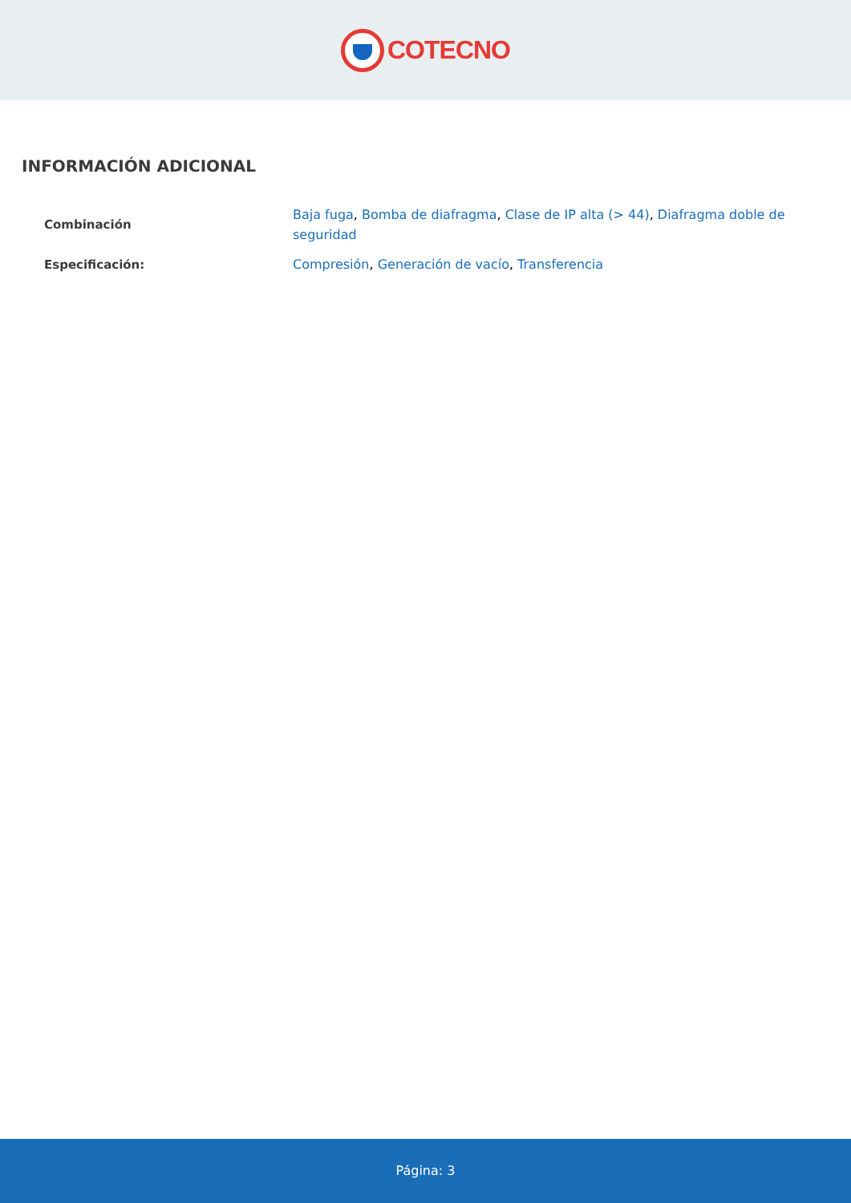COTECNO
INFORMACIÓN ADICIONAL
| Combinación | Baja fuga , Bomba de diafragma , Clase de IP alta (> 44) , Diafragma doble de seguridad |
| Especificación: | Compresión , Generación de vacío , Transferencia |
Página: 3